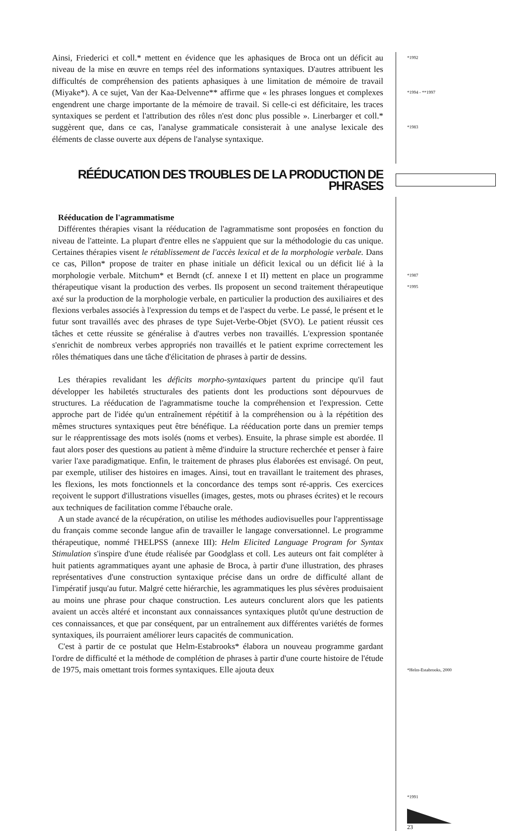Ainsi, Friederici et coll.* mettent en évidence que les aphasiques de Broca ont un déficit au niveau de la mise en œuvre en temps réel des informations syntaxiques. D'autres attribuent les difficultés de compréhension des patients aphasiques à une limitation de mémoire de travail (Miyake*). A ce sujet, Van der Kaa-Delvenne** affirme que « les phrases longues et complexes engendrent une charge importante de la mémoire de travail. Si celle-ci est déficitaire, les traces syntaxiques se perdent et l'attribution des rôles n'est donc plus possible ». Linerbarger et coll.* suggèrent que, dans ce cas, l'analyse grammaticale consisterait à une analyse lexicale des éléments de classe ouverte aux dépens de l'analyse syntaxique.
*1992
*1994 - **1997
*1983
RÉÉDUCATION DES TROUBLES DE LA PRODUCTION DE PHRASES
Rééducation de l'agrammatisme
Différentes thérapies visant la rééducation de l'agrammatisme sont proposées en fonction du niveau de l'atteinte. La plupart d'entre elles ne s'appuient que sur la méthodologie du cas unique. Certaines thérapies visent le rétablissement de l'accès lexical et de la morphologie verbale. Dans ce cas, Pillon* propose de traiter en phase initiale un déficit lexical ou un déficit lié à la morphologie verbale. Mitchum* et Berndt (cf. annexe I et II) mettent en place un programme thérapeutique visant la production des verbes. Ils proposent un second traitement thérapeutique axé sur la production de la morphologie verbale, en particulier la production des auxiliaires et des flexions verbales associés à l'expression du temps et de l'aspect du verbe. Le passé, le présent et le futur sont travaillés avec des phrases de type Sujet-Verbe-Objet (SVO). Le patient réussit ces tâches et cette réussite se généralise à d'autres verbes non travaillés. L'expression spontanée s'enrichit de nombreux verbes appropriés non travaillés et le patient exprime correctement les rôles thématiques dans une tâche d'élicitation de phrases à partir de dessins.
Les thérapies revalidant les déficits morpho-syntaxiques partent du principe qu'il faut développer les habiletés structurales des patients dont les productions sont dépourvues de structures. La rééducation de l'agrammatisme touche la compréhension et l'expression. Cette approche part de l'idée qu'un entraînement répétitif à la compréhension ou à la répétition des mêmes structures syntaxiques peut être bénéfique. La rééducation porte dans un premier temps sur le réapprentissage des mots isolés (noms et verbes). Ensuite, la phrase simple est abordée. Il faut alors poser des questions au patient à même d'induire la structure recherchée et penser à faire varier l'axe paradigmatique. Enfin, le traitement de phrases plus élaborées est envisagé. On peut, par exemple, utiliser des histoires en images. Ainsi, tout en travaillant le traitement des phrases, les flexions, les mots fonctionnels et la concordance des temps sont ré-appris. Ces exercices reçoivent le support d'illustrations visuelles (images, gestes, mots ou phrases écrites) et le recours aux techniques de facilitation comme l'ébauche orale.
A un stade avancé de la récupération, on utilise les méthodes audiovisuelles pour l'apprentissage du français comme seconde langue afin de travailler le langage conversationnel. Le programme thérapeutique, nommé l'HELPSS (annexe III): Helm Elicited Language Program for Syntax Stimulation s'inspire d'une étude réalisée par Goodglass et coll. Les auteurs ont fait compléter à huit patients agrammatiques ayant une aphasie de Broca, à partir d'une illustration, des phrases représentatives d'une construction syntaxique précise dans un ordre de difficulté allant de l'impératif jusqu'au futur. Malgré cette hiérarchie, les agrammatiques les plus sévères produisaient au moins une phrase pour chaque construction. Les auteurs conclurent alors que les patients avaient un accès altéré et inconstant aux connaissances syntaxiques plutôt qu'une destruction de ces connaissances, et que par conséquent, par un entraînement aux différentes variétés de formes syntaxiques, ils pourraient améliorer leurs capacités de communication.
C'est à partir de ce postulat que Helm-Estabrooks* élabora un nouveau programme gardant l'ordre de difficulté et la méthode de complétion de phrases à partir d'une courte histoire de l'étude de 1975, mais omettant trois formes syntaxiques. Elle ajouta deux
*1987
*1995
*Helm-Estabrooks, 2000
*1991
23